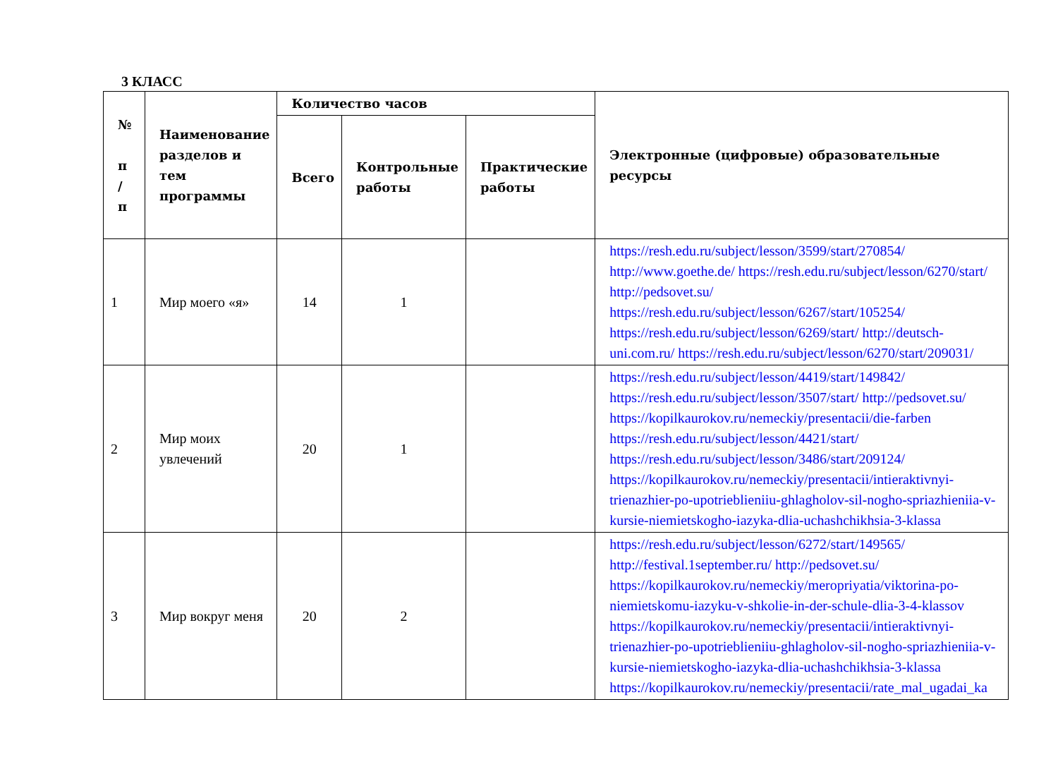3 КЛАСС
| № п / п | Наименование разделов и тем программы | Количество часов | | | Электронные (цифровые) образовательные ресурсы |
| --- | --- | --- | --- | --- | --- |
| | | Всего | Контрольные работы | Практические работы | |
| 1 | Мир моего «я» | 14 | 1 | | https://resh.edu.ru/subject/lesson/3599/start/270854/ http://www.goethe.de/ https://resh.edu.ru/subject/lesson/6270/start/ http://pedsovet.su/ https://resh.edu.ru/subject/lesson/6267/start/105254/ https://resh.edu.ru/subject/lesson/6269/start/ http://deutsch-uni.com.ru/ https://resh.edu.ru/subject/lesson/6270/start/209031/ |
| 2 | Мир моих увлечений | 20 | 1 | | https://resh.edu.ru/subject/lesson/4419/start/149842/ https://resh.edu.ru/subject/lesson/3507/start/ http://pedsovet.su/ https://kopilkaurokov.ru/nemeckiy/presentacii/die-farben https://resh.edu.ru/subject/lesson/4421/start/ https://resh.edu.ru/subject/lesson/3486/start/209124/ https://kopilkaurokov.ru/nemeckiy/presentacii/intieraktivnyi-trienazhier-po-upotrieblieniiu-ghlagholov-sil-nogho-spriazhieniia-v-kursie-niemietskogho-iazyka-dlia-uchashchikhsia-3-klassa |
| 3 | Мир вокруг меня | 20 | 2 | | https://resh.edu.ru/subject/lesson/6272/start/149565/ http://festival.1september.ru/ http://pedsovet.su/ https://kopilkaurokov.ru/nemeckiy/meropriyatia/viktorina-po-niemietskomu-iazyku-v-shkolie-in-der-schule-dlia-3-4-klassov https://kopilkaurokov.ru/nemeckiy/presentacii/intieraktivnyi-trienazhier-po-upotrieblieniiu-ghlagholov-sil-nogho-spriazhieniia-v-kursie-niemietskogho-iazyka-dlia-uchashchikhsia-3-klassa https://kopilkaurokov.ru/nemeckiy/presentacii/rate_mal_ugadai_ka |